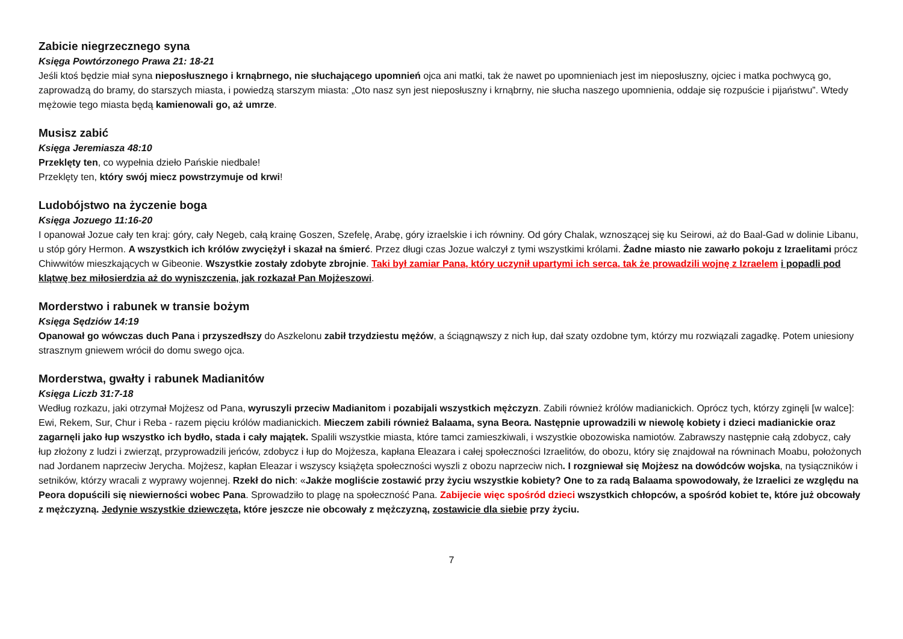Zabicie niegrzecznego syna
Księga Powtórzonego Prawa 21: 18-21
Jeśli ktoś będzie miał syna nieposłusznego i krnąbrnego, nie słuchającego upomnień ojca ani matki, tak że nawet po upomnieniach jest im nieposłuszny, ojciec i matka pochwycą go, zaprowadzą do bramy, do starszych miasta, i powiedzą starszym miasta: „Oto nasz syn jest nieposłuszny i krnąbrny, nie słucha naszego upomnienia, oddaje się rozpuście i pijaństwu”. Wtedy mężowie tego miasta będą kamienowali go, aż umrze.
Musisz zabić
Księga Jeremiasza 48:10
Przeklęty ten, co wypełnia dzieło Pańskie niedbale!
Przeklęty ten, który swój miecz powstrzymuje od krwi!
Ludobójstwo na życzenie boga
Księga Jozuego 11:16-20
I opanował Jozue cały ten kraj: góry, cały Negeb, całą krainę Goszen, Szefelę, Arabę, góry izraelskie i ich równiny. Od góry Chalak, wznoszącej się ku Seirowi, aż do Baal-Gad w dolinie Libanu, u stóp góry Hermon. A wszystkich ich królów zwyciężył i skazał na śmierć. Przez długi czas Jozue walczył z tymi wszystkimi królami. Żadne miasto nie zawarło pokoju z Izraelitami prócz Chiwwitów mieszkających w Gibeonie. Wszystkie zostały zdobyte zbrojnie. Taki był zamiar Pana, który uczynił upartymi ich serca, tak że prowadzili wojnę z Izraelem i popadli pod klątwę bez miłosierdzia aż do wyniszczenia, jak rozkazał Pan Mojżeszowi.
Morderstwo i rabunek w transie bożym
Księga Sędziów 14:19
Opanował go wówczas duch Pana i przyszedłszy do Aszkelonu zabił trzydziestu mężów, a ściągnąwszy z nich łup, dał szaty ozdobne tym, którzy mu rozwiązali zagadkę. Potem uniesiony strasznym gniewem wrócił do domu swego ojca.
Morderstwa, gwałty i rabunek Madianitów
Księga Liczb 31:7-18
Według rozkazu, jaki otrzymał Mojżesz od Pana, wyruszyli przeciw Madianitom i pozabijali wszystkich mężczyzn. Zabili również królów madianickich. Oprócz tych, którzy zginęli [w walce]: Ewi, Rekem, Sur, Chur i Reba - razem pięciu królów madianickich. Mieczem zabili również Balaama, syna Beora. Następnie uprowadzili w niewolę kobiety i dzieci madianickie oraz zagarnęli jako łup wszystko ich bydło, stada i cały majątek. Spalili wszystkie miasta, które tamci zamieszkiwali, i wszystkie obozowiska namiotów. Zabrawszy następnie całą zdobycz, cały łup złożony z ludzi i zwierząt, przyprowadzili jeńców, zdobycz i łup do Mojżesza, kapłana Eleazara i całej społeczności Izraelitów, do obozu, który się znajdował na równinach Moabu, położonych nad Jordanem naprzeciw Jerycha. Mojżesz, kapłan Eleazar i wszyscy książęta społeczności wyszli z obozu naprzeciw nich. I rozgniewał się Mojżesz na dowódców wojska, na tysiączników i setników, którzy wracali z wyprawy wojennej. Rzekł do nich: «Jakże mogliście zostawić przy życiu wszystkie kobiety? One to za radą Balaama spowodowały, że Izraelici ze względu na Peora dopuścili się niewierności wobec Pana. Sprowadziło to plagę na społeczność Pana. Zabijecie więc spośród dzieci wszystkich chłopców, a spośród kobiet te, które już obcowały z mężczyzną. Jedynie wszystkie dziewczęta, które jeszcze nie obcowały z mężczyzną, zostawicie dla siebie przy życiu.
7